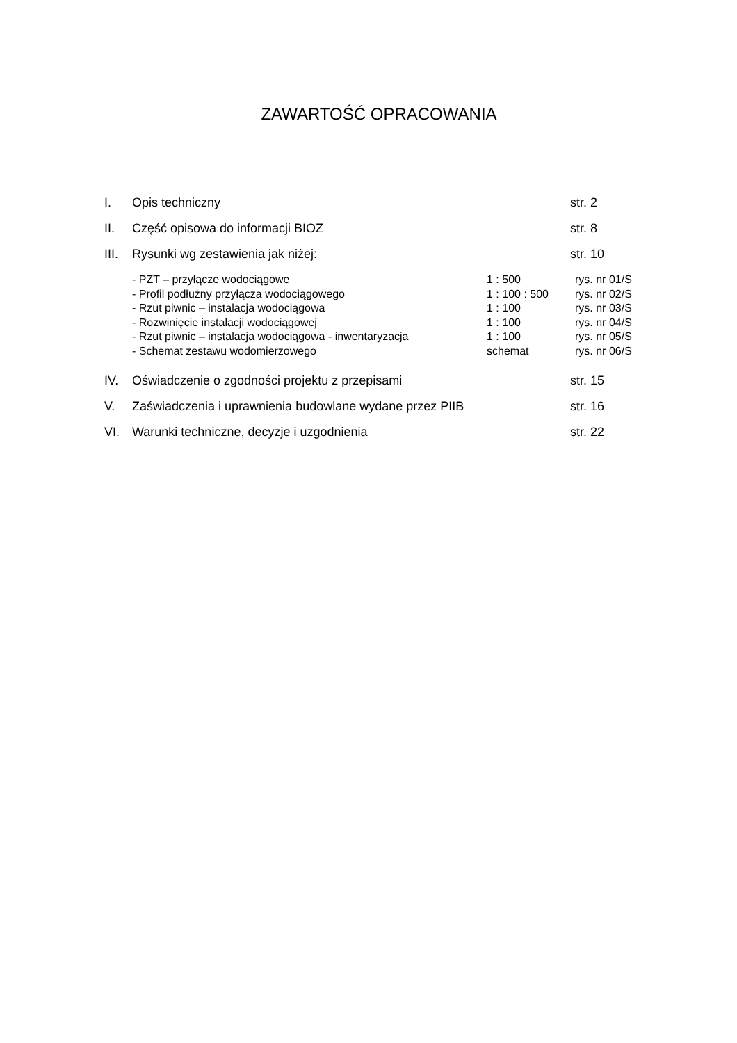ZAWARTOŚĆ OPRACOWANIA
I. Opis techniczny str. 2
II. Część opisowa do informacji BIOZ str. 8
III. Rysunki wg zestawienia jak niżej: str. 10
- PZT – przyłącze wodociągowe 1 : 500 rys. nr 01/S
- Profil podłużny przyłącza wodociągowego 1 : 100 : 500 rys. nr 02/S
- Rzut piwnic – instalacja wodociągowa 1 : 100 rys. nr 03/S
- Rozwinięcie instalacji wodociągowej 1 : 100 rys. nr 04/S
- Rzut piwnic – instalacja wodociągowa - inwentaryzacja 1 : 100 rys. nr 05/S
- Schemat zestawu wodomierzowego schemat rys. nr 06/S
IV. Oświadczenie o zgodności projektu z przepisami str. 15
V. Zaświadczenia i uprawnienia budowlane wydane przez PIIB str. 16
VI. Warunki techniczne, decyzje i uzgodnienia str. 22